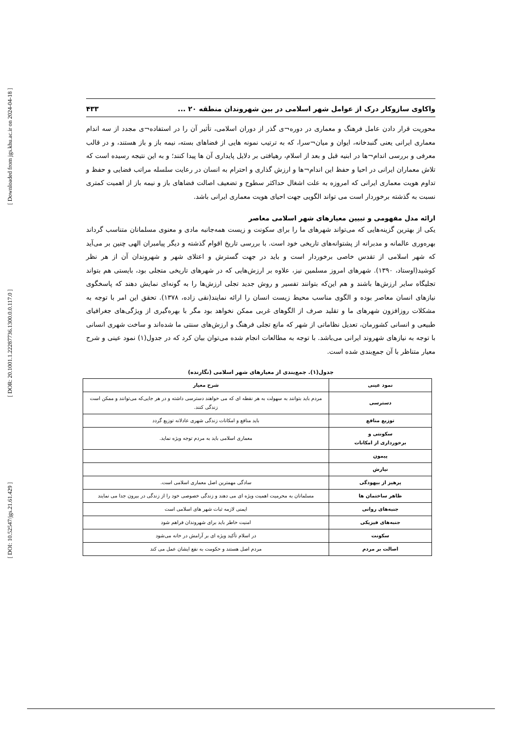[ Downloaded from jgs.khu.ac.ir on 2024-04-18 ]
[ DOR: 20.1001.1.22287736.1300.0.0.117.0 ]
[ DOI: 10.52547/jgs.21.61.429 ]
واکاوی سازوکار درک از عوامل شهر اسلامی در بین شهروندان منطقه ۲۰ ... ۴۳۳
محوریت قرار دادن عامل فرهنگ و معماری در دوره¬ی گذر از دوران اسلامی، تأثیر آن را در استفاده¬ی مجدد از سه اندام معماری ایرانی یعنی گنبدخانه، ایوان و میان¬سرا، که به ترتیب نمونه هایی از فضاهای بسته، نیمه باز و باز هستند، و در قالب معرفی و بررسی اندام¬ها در ابنیه قبل و بعد از اسلام، رهیافتی بر دلایل پایداری آن ها پیدا کنند؛ و به این نتیجه رسیده است که تلاش معماران ایرانی در احیا و حفظ این اندام¬ها و ارزش گذاری و احترام به انسان در رعایت سلسله مراتب فضایی و حفظ و تداوم هویت معماری ایرانی که امروزه به علت اشغال حداکثر سطوح و تضعیف اصالت فضاهای باز و نیمه باز از اهمیت کمتری نسبت به گذشته برخوردار است می تواند الگویی جهت احیای هویت معماری ایرانی باشد.
ارائه مدل مفهومی و تبیین معیارهای شهر اسلامی معاصر
یکی از بهترین گزینه‌هایی که می‌تواند شهرهای ما را برای سکونت و زیست همه‌جانبه مادی و معنوی مسلمانان متناسب گرداند بهره‌وری عالمانه و مدبرانه از پشتوانه‌های تاریخی خود است. با بررسی تاریخ اقوام گذشته و دیگر پیامبران الهی چنین بر می‌آید که شهر اسلامی از تقدس خاصی برخوردار است و باید در جهت گسترش و اعتلای شهر و شهروندان آن از هر نظر کوشید(اوستاد، ۱۳۹۰). شهرهای امروز مسلمین نیز، علاوه بر ارزش‌هایی که در شهرهای تاریخی متجلی بود، بایستی هم بتواند تجلیگاه سایر ارزش‌ها باشند و هم این‌که بتوانند تفسیر و روش جدید تجلی ارزش‌ها را به گونه‌ای نمایش دهند که پاسخگوی نیازهای انسان معاصر بوده و الگوی مناسب محیط زیست انسان را ارائه نمایند(نقی زاده، ۱۳۷۸). تحقق این امر با توجه به مشکلات روزافزون شهرهای ما و تقلید صرف از الگوهای غربی ممکن نخواهد بود مگر با بهره‌گیری از ویژگی‌های جغرافیای طبیعی و انسانی کشورمان، تعدیل نظاماتی از شهر که مانع تجلی فرهنگ و ارزش‌های سنتی ما شده‌اند و ساخت شهری انسانی با توجه به نیازهای شهروند ایرانی می‌باشد. با توجه به مطالعات انجام شده می‌توان بیان کرد که در جدول(۱) نمود عینی و شرح معیار متناظر با آن جمع‌بندی شده است.
جدول(۱). جمع‌بندی از معیارهای شهر اسلامی (نگارنده)
| نمود عینی | شرح معیار |
| --- | --- |
| دسترسی | مردم باید بتوانند به سهولت به هر نقطه ای که می خواهند دسترسی داشته و در هر جایی‌که می‌توانند و ممکن است زندگی کنند. |
| توزیع منافع | باید منافع و امکانات زندگی شهری عادلانه توزیع گردد |
| سکونتی و برخورداری از امکانات | معماری اسلامی باید به مردم توجه ویژه نماید. |
| پیمون | |
| نیارش | |
| پرهیز از بیهودگی | سادگی مهمترین اصل معماری اسلامی است. |
| ظاهر ساختمان ها | مسلمانان به محرمیت اهمیت ویژه ای می دهند و زندگی خصوصی خود را از زندگی در بیرون جدا می نمایند |
| جنبه‌های روانی | ایمنی لازمه ثبات شهر های اسلامی است |
| جنبه‌های فیزیکی | امنیت خاطر باید برای شهروندان فراهم شود |
| سکونت | در اسلام تأکید ویژه ای بر آرامش در خانه می‌شود |
| اصالت بر مردم | مردم اصل هستند و حکومت به نفع ایشان عمل می کند |